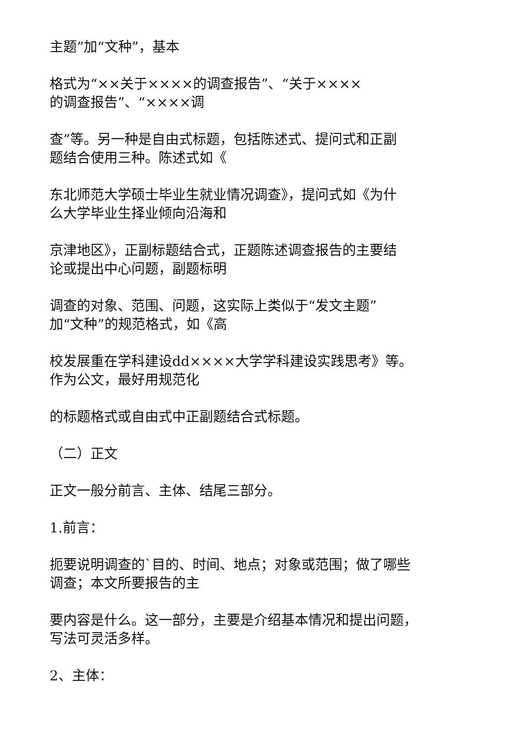主题”加“文种”，基本
格式为“××关于××××的调查报告”、“关于××××
的调查报告”、“××××调
查”等。另一种是自由式标题，包括陈述式、提问式和正副
题结合使用三种。陈述式如《
东北师范大学硕士毕业生就业情况调查》，提问式如《为什
么大学毕业生择业倾向沿海和
京津地区》，正副标题结合式，正题陈述调查报告的主要结
论或提出中心问题，副题标明
调查的对象、范围、问题，这实际上类似于“发文主题”
加“文种”的规范格式，如《高
校发展重在学科建设dd××××大学学科建设实践思考》等。
作为公文，最好用规范化
的标题格式或自由式中正副题结合式标题。
（二）正文
正文一般分前言、主体、结尾三部分。
1.前言：
扼要说明调查的`目的、时间、地点；对象或范围；做了哪些
调查；本文所要报告的主
要内容是什么。这一部分，主要是介绍基本情况和提出问题，
写法可灵活多样。
2、主体：